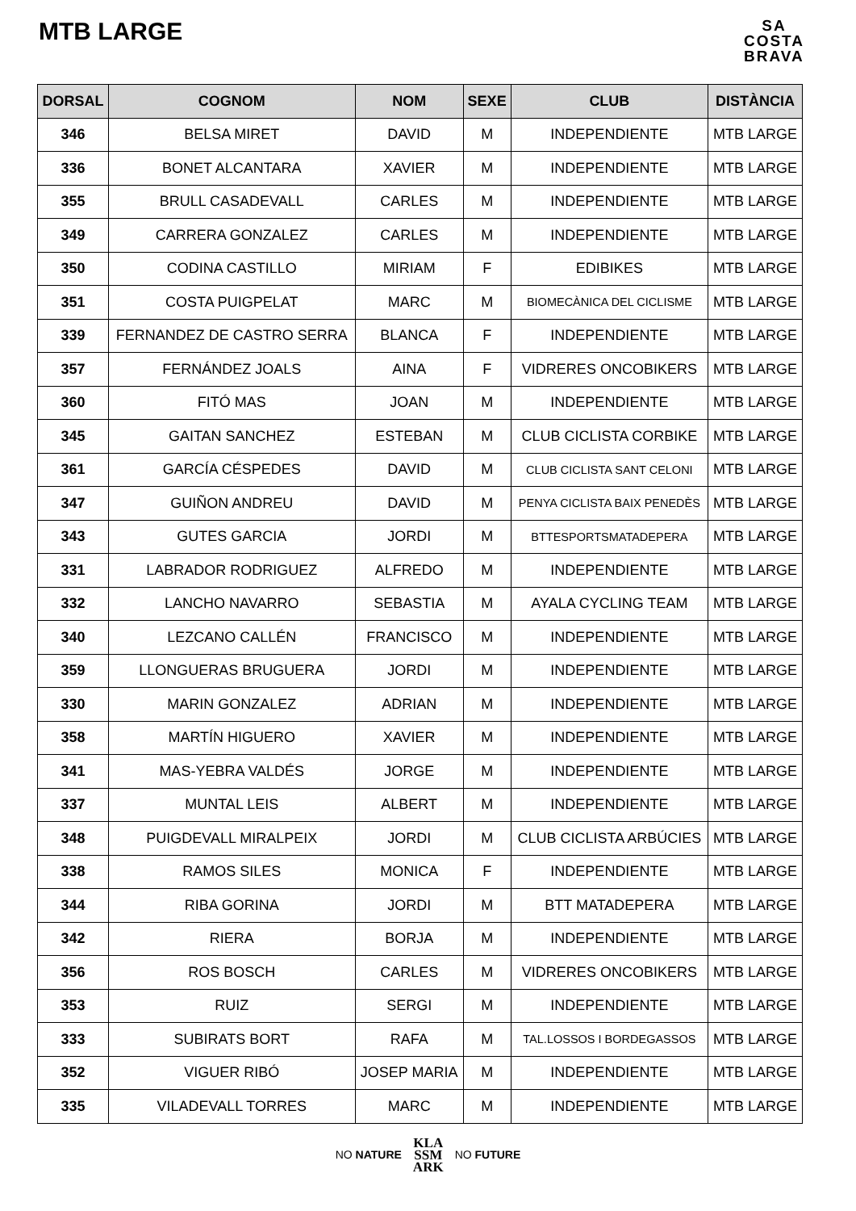MTB LARGE
SA
COSTA
BRAVA
| DORSAL | COGNOM | NOM | SEXE | CLUB | DISTÀNCIA |
| --- | --- | --- | --- | --- | --- |
| 346 | BELSA MIRET | DAVID | M | INDEPENDIENTE | MTB LARGE |
| 336 | BONET ALCANTARA | XAVIER | M | INDEPENDIENTE | MTB LARGE |
| 355 | BRULL CASADEVALL | CARLES | M | INDEPENDIENTE | MTB LARGE |
| 349 | CARRERA GONZALEZ | CARLES | M | INDEPENDIENTE | MTB LARGE |
| 350 | CODINA CASTILLO | MIRIAM | F | EDIBIKES | MTB LARGE |
| 351 | COSTA PUIGPELAT | MARC | M | BIOMECÀNICA DEL CICLISME | MTB LARGE |
| 339 | FERNANDEZ DE CASTRO SERRA | BLANCA | F | INDEPENDIENTE | MTB LARGE |
| 357 | FERNÁNDEZ JOALS | AINA | F | VIDRERES ONCOBIKERS | MTB LARGE |
| 360 | FITÓ MAS | JOAN | M | INDEPENDIENTE | MTB LARGE |
| 345 | GAITAN SANCHEZ | ESTEBAN | M | CLUB CICLISTA CORBIKE | MTB LARGE |
| 361 | GARCÍA CÉSPEDES | DAVID | M | CLUB CICLISTA SANT CELONI | MTB LARGE |
| 347 | GUIÑON ANDREU | DAVID | M | PENYA CICLISTA BAIX PENEDÈS | MTB LARGE |
| 343 | GUTES GARCIA | JORDI | M | BTTESPORTSMATADEPERA | MTB LARGE |
| 331 | LABRADOR RODRIGUEZ | ALFREDO | M | INDEPENDIENTE | MTB LARGE |
| 332 | LANCHO NAVARRO | SEBASTIA | M | AYALA CYCLING TEAM | MTB LARGE |
| 340 | LEZCANO CALLÉN | FRANCISCO | M | INDEPENDIENTE | MTB LARGE |
| 359 | LLONGUERAS BRUGUERA | JORDI | M | INDEPENDIENTE | MTB LARGE |
| 330 | MARIN GONZALEZ | ADRIAN | M | INDEPENDIENTE | MTB LARGE |
| 358 | MARTÍN HIGUERO | XAVIER | M | INDEPENDIENTE | MTB LARGE |
| 341 | MAS-YEBRA VALDÉS | JORGE | M | INDEPENDIENTE | MTB LARGE |
| 337 | MUNTAL LEIS | ALBERT | M | INDEPENDIENTE | MTB LARGE |
| 348 | PUIGDEVALL MIRALPEIX | JORDI | M | CLUB CICLISTA ARBÚCIES | MTB LARGE |
| 338 | RAMOS SILES | MONICA | F | INDEPENDIENTE | MTB LARGE |
| 344 | RIBA GORINA | JORDI | M | BTT MATADEPERA | MTB LARGE |
| 342 | RIERA | BORJA | M | INDEPENDIENTE | MTB LARGE |
| 356 | ROS BOSCH | CARLES | M | VIDRERES ONCOBIKERS | MTB LARGE |
| 353 | RUIZ | SERGI | M | INDEPENDIENTE | MTB LARGE |
| 333 | SUBIRATS BORT | RAFA | M | TAL.LOSSOS I BORDEGASSOS | MTB LARGE |
| 352 | VIGUER RIBÓ | JOSEP MARIA | M | INDEPENDIENTE | MTB LARGE |
| 335 | VILADEVALL TORRES | MARC | M | INDEPENDIENTE | MTB LARGE |
NO NATURE KLA
SSM
ARK NO FUTURE